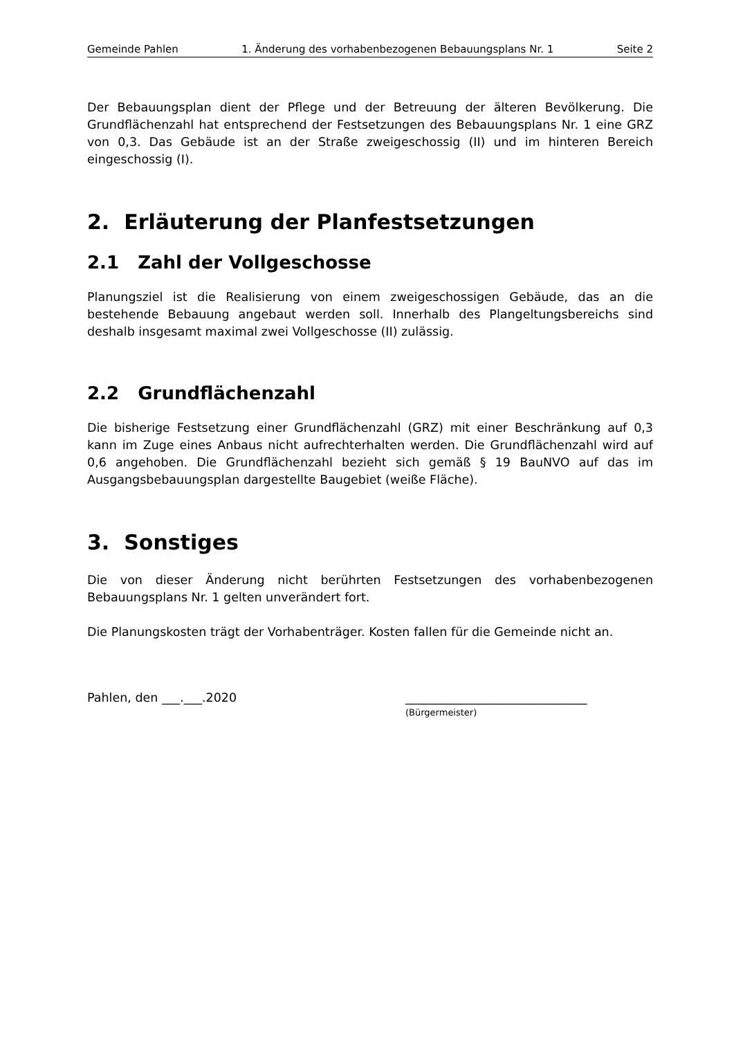Gemeinde Pahlen 1. Änderung des vorhabenbezogenen Bebauungsplans Nr. 1 Seite 2
Der Bebauungsplan dient der Pflege und der Betreuung der älteren Bevölkerung. Die Grundflächenzahl hat entsprechend der Festsetzungen des Bebauungsplans Nr. 1 eine GRZ von 0,3. Das Gebäude ist an der Straße zweigeschossig (II) und im hinteren Bereich eingeschossig (I).
2. Erläuterung der Planfestsetzungen
2.1 Zahl der Vollgeschosse
Planungsziel ist die Realisierung von einem zweigeschossigen Gebäude, das an die bestehende Bebauung angebaut werden soll. Innerhalb des Plangeltungsbereichs sind deshalb insgesamt maximal zwei Vollgeschosse (II) zulässig.
2.2 Grundflächenzahl
Die bisherige Festsetzung einer Grundflächenzahl (GRZ) mit einer Beschränkung auf 0,3 kann im Zuge eines Anbaus nicht aufrechterhalten werden. Die Grundflächenzahl wird auf 0,6 angehoben. Die Grundflächenzahl bezieht sich gemäß § 19 BauNVO auf das im Ausgangsbebauungsplan dargestellte Baugebiet (weiße Fläche).
3. Sonstiges
Die von dieser Änderung nicht berührten Festsetzungen des vorhabenbezogenen Bebauungsplans Nr. 1 gelten unverändert fort.
Die Planungskosten trägt der Vorhabenträger. Kosten fallen für die Gemeinde nicht an.
Pahlen, den ___.___.2020 ______________________________
(Bürgermeister)